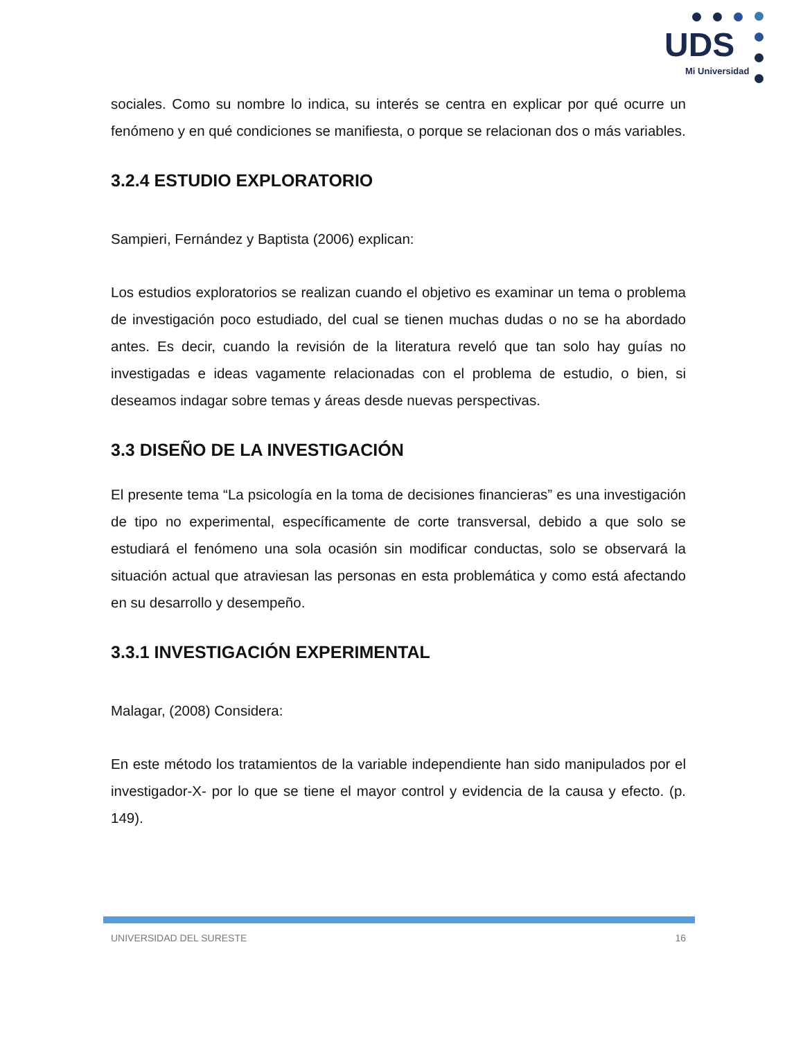UDS
Mi Universidad
sociales. Como su nombre lo indica, su interés se centra en explicar por qué ocurre un fenómeno y en qué condiciones se manifiesta, o porque se relacionan dos o más variables.
3.2.4 ESTUDIO EXPLORATORIO
Sampieri, Fernández y Baptista (2006) explican:
Los estudios exploratorios se realizan cuando el objetivo es examinar un tema o problema de investigación poco estudiado, del cual se tienen muchas dudas o no se ha abordado antes. Es decir, cuando la revisión de la literatura reveló que tan solo hay guías no investigadas e ideas vagamente relacionadas con el problema de estudio, o bien, si deseamos indagar sobre temas y áreas desde nuevas perspectivas.
3.3 DISEÑO DE LA INVESTIGACIÓN
El presente tema “La psicología en la toma de decisiones financieras” es una investigación de tipo no experimental, específicamente de corte transversal, debido a que solo se estudiará el fenómeno una sola ocasión sin modificar conductas, solo se observará la situación actual que atraviesan las personas en esta problemática y como está afectando en su desarrollo y desempeño.
3.3.1 INVESTIGACIÓN EXPERIMENTAL
Malagar, (2008) Considera:
En este método los tratamientos de la variable independiente han sido manipulados por el investigador-X- por lo que se tiene el mayor control y evidencia de la causa y efecto. (p. 149).
UNIVERSIDAD DEL SURESTE 16